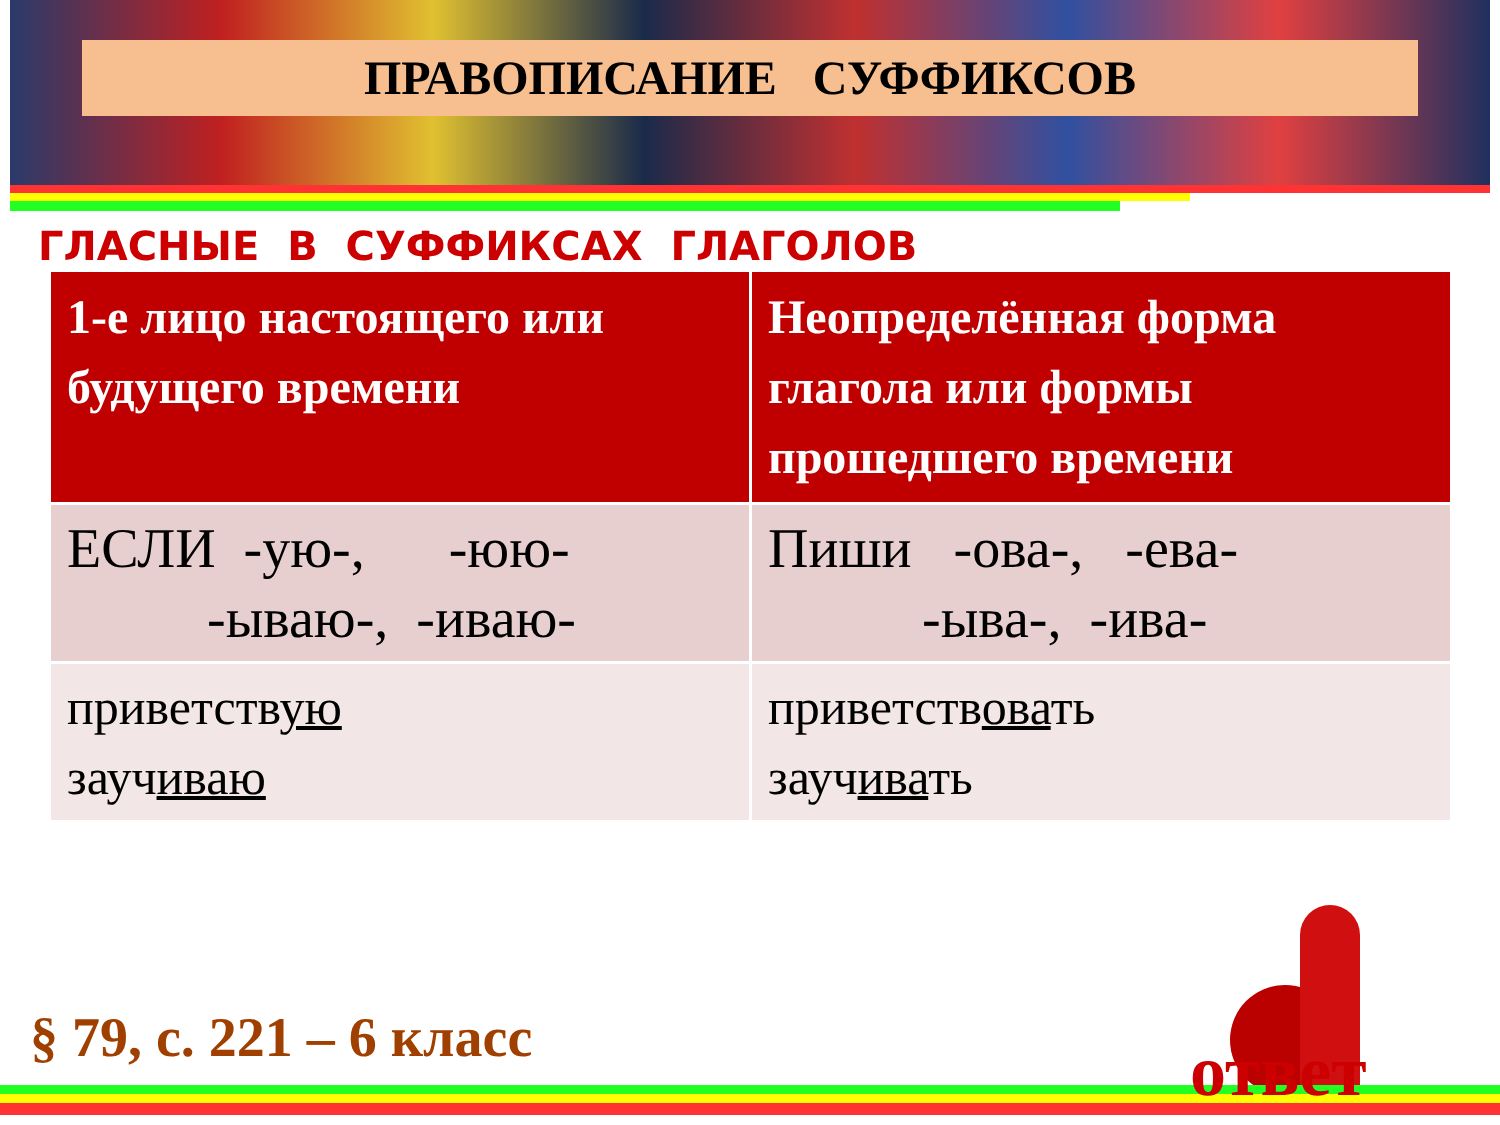ПРАВОПИСАНИЕ СУФФИКСОВ
ГЛАСНЫЕ В СУФФИКСАХ ГЛАГОЛОВ
| 1-е лицо настоящего или будущего времени | Неопределённая форма глагола или формы прошедшего времени |
| --- | --- |
| ЕСЛИ -ую-, -юю- -ываю-, -иваю- | Пиши -ова-, -ева- -ыва-, -ива- |
| приветств ую зауч иваю | приветств ова ть зауч ива ть |
§ 79, с. 221 – 6 класс ответ